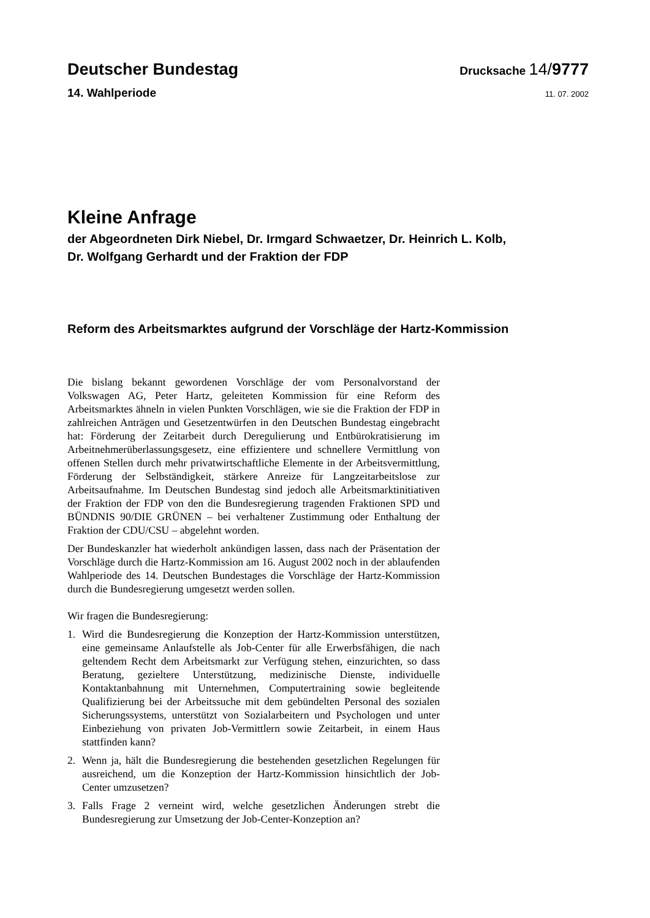Deutscher Bundestag
Drucksache 14/9777
14. Wahlperiode
11. 07. 2002
Kleine Anfrage
der Abgeordneten Dirk Niebel, Dr. Irmgard Schwaetzer, Dr. Heinrich L. Kolb,
Dr. Wolfgang Gerhardt und der Fraktion der FDP
Reform des Arbeitsmarktes aufgrund der Vorschläge der Hartz-Kommission
Die bislang bekannt gewordenen Vorschläge der vom Personalvorstand der Volkswagen AG, Peter Hartz, geleiteten Kommission für eine Reform des Arbeitsmarktes ähneln in vielen Punkten Vorschlägen, wie sie die Fraktion der FDP in zahlreichen Anträgen und Gesetzentwürfen in den Deutschen Bundestag eingebracht hat: Förderung der Zeitarbeit durch Deregulierung und Entbürokratisierung im Arbeitnehmerüberlassungsgesetz, eine effizientere und schnellere Vermittlung von offenen Stellen durch mehr privatwirtschaftliche Elemente in der Arbeitsvermittlung, Förderung der Selbständigkeit, stärkere Anreize für Langzeitarbeitslose zur Arbeitsaufnahme. Im Deutschen Bundestag sind jedoch alle Arbeitsmarktinitiativen der Fraktion der FDP von den die Bundesregierung tragenden Fraktionen SPD und BÜNDNIS 90/DIE GRÜNEN – bei verhaltener Zustimmung oder Enthaltung der Fraktion der CDU/CSU – abgelehnt worden.
Der Bundeskanzler hat wiederholt ankündigen lassen, dass nach der Präsentation der Vorschläge durch die Hartz-Kommission am 16. August 2002 noch in der ablaufenden Wahlperiode des 14. Deutschen Bundestages die Vorschläge der Hartz-Kommission durch die Bundesregierung umgesetzt werden sollen.
Wir fragen die Bundesregierung:
1. Wird die Bundesregierung die Konzeption der Hartz-Kommission unterstützen, eine gemeinsame Anlaufstelle als Job-Center für alle Erwerbsfähigen, die nach geltendem Recht dem Arbeitsmarkt zur Verfügung stehen, einzurichten, so dass Beratung, gezieltere Unterstützung, medizinische Dienste, individuelle Kontaktanbahnung mit Unternehmen, Computertraining sowie begleitende Qualifizierung bei der Arbeitssuche mit dem gebündelten Personal des sozialen Sicherungssystems, unterstützt von Sozialarbeitern und Psychologen und unter Einbeziehung von privaten Job-Vermittlern sowie Zeitarbeit, in einem Haus stattfinden kann?
2. Wenn ja, hält die Bundesregierung die bestehenden gesetzlichen Regelungen für ausreichend, um die Konzeption der Hartz-Kommission hinsichtlich der Job-Center umzusetzen?
3. Falls Frage 2 verneint wird, welche gesetzlichen Änderungen strebt die Bundesregierung zur Umsetzung der Job-Center-Konzeption an?